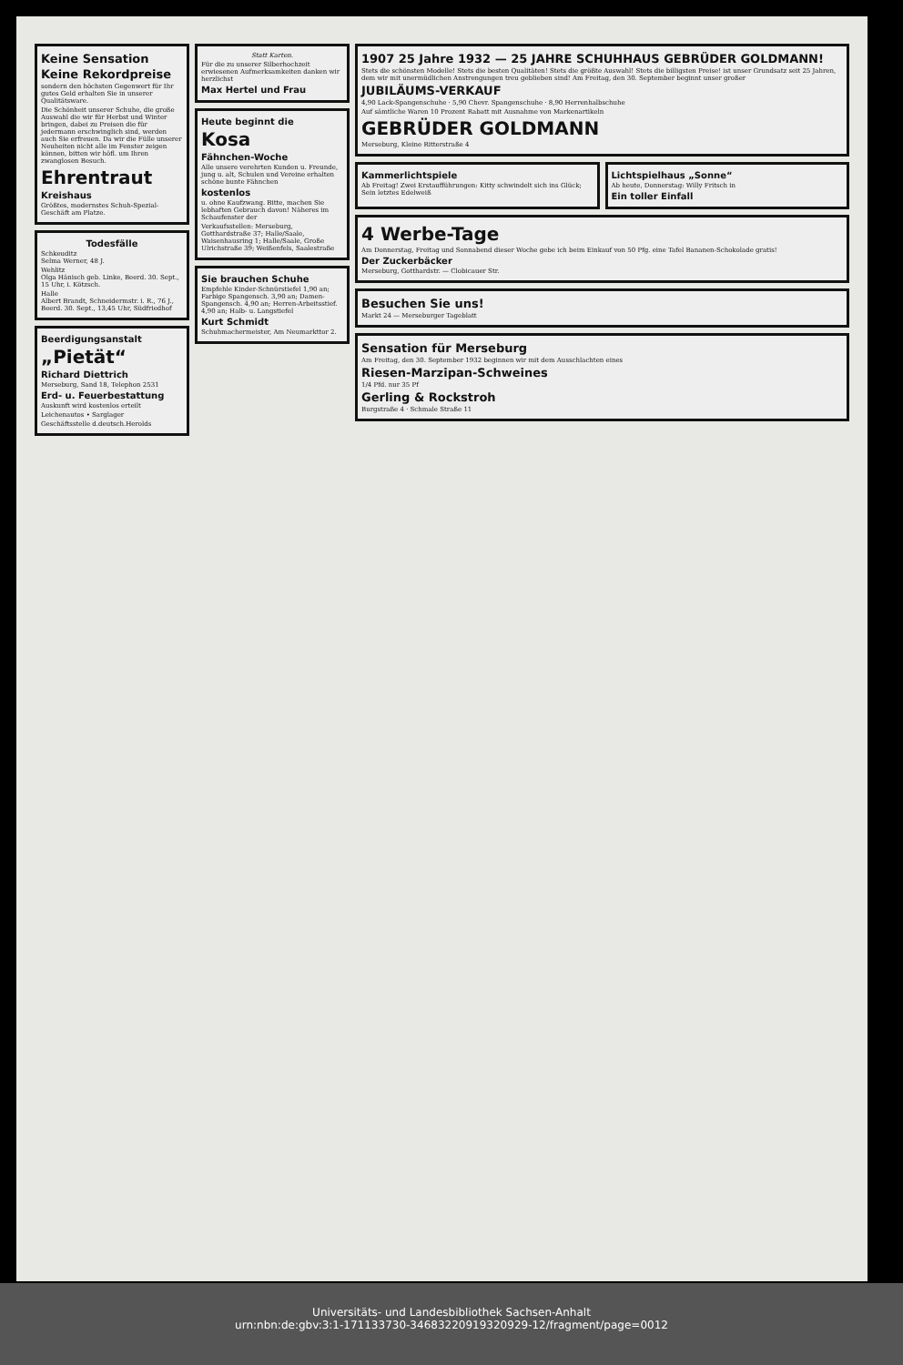Keine Sensation
Keine Rekordpreise
sondern den höchsten Gegenwert für Ihr gutes Geld erhalten Sie in unserer Qualitätsware.
Die Schönheit unserer Schuhe, die große Auswahl die wir für Herbst und Winter bringen, dabei zu Preisen die für jedermann erschwinglich sind, werden auch Sie erfreuen. Da wir die Fülle unserer Neuheiten nicht alle im Fenster zeigen können, bitten wir höfl. um Ihren zwanglosen Besuch.
Ehrentraut
Kreishaus
Größtes, modernstes Schuh-Spezial-Geschäft am Platze.
Todesfälle
Schkeuditz
Selma Werner, 48 J.
Wehlitz
Olga Hänisch geb. Linke, Beerd. 30. Sept., 15 Uhr, i. Kötzsch.
Halle
Albert Brandt, Schneidermstr. i. R., 76 J., Beerd. 30. Sept., 13,45 Uhr, Südfriedhof
Beerdigungsanstalt
„Pietät“
Richard Diettrich
Merseburg, Sand 18, Telephon 2531
Erd- u. Feuerbestattung
Auskunft wird kostenlos erteilt
Leichenautos • Sarglager
Geschäftsstelle d.deutsch.Herolds
Statt Karten.
Für die zu unserer Silberhochzeit erwiesenen Aufmerksamkeiten danken wir herzlichst
Max Hertel und Frau
Heute beginnt die
Kosa
Fähnchen-Woche
Alle unsere verehrten Kunden u. Freunde, jung u. alt, Schulen und Vereine erhalten schöne bunte Fähnchen
kostenlos
u. ohne Kaufzwang. Bitte, machen Sie lebhaften Gebrauch davon! Näheres im Schaufenster der
Verkaufsstellen: Merseburg, Gotthardstraße 37; Halle/Saale, Waisenhausring 1; Halle/Saale, Große Ulrichstraße 39; Weißenfels, Saalestraße
Sie brauchen Schuhe
Empfehle Kinder-Schnürstiefel 1,90 an; Farbige Spangensch. 3,90 an; Damen-Spangensch. 4,90 an; Herren-Arbeitsstief. 4,90 an; Halb- u. Langstiefel
Kurt Schmidt
Schuhmachermeister, Am Neumarkttor 2.
1907 25 Jahre 1932 — 25 JAHRE SCHUHHAUS GEBRÜDER GOLDMANN!
Stets die schönsten Modelle! Stets die besten Qualitäten! Stets die größte Auswahl! Stets die billigsten Preise! ist unser Grundsatz seit 25 Jahren, dem wir mit unermüdlichen Anstrengungen treu geblieben sind! Am Freitag, den 30. September beginnt unser großer
JUBILÄUMS-VERKAUF
4,90 Lack-Spangenschuhe · 5,90 Chevr. Spangenschuhe · 8,90 Herrenhalbschuhe
Auf sämtliche Waren 10 Prozent Rabatt mit Ausnahme von Markenartikeln
GEBRÜDER GOLDMANN
Merseburg, Kleine Ritterstraße 4
Kammerlichtspiele
Ab Freitag! Zwei Erstaufführungen: Kitty schwindelt sich ins Glück; Sein letztes Edelweiß
Lichtspielhaus „Sonne“
Ab heute, Donnerstag: Willy Fritsch in
Ein toller Einfall
4 Werbe-Tage
Am Donnerstag, Freitag und Sonnabend dieser Woche gebe ich beim Einkauf von 50 Pfg. eine Tafel Bananen-Schokolade gratis!
Der Zuckerbäcker
Merseburg, Gotthardstr. — Clobicauer Str.
Besuchen Sie uns!
Markt 24 — Merseburger Tageblatt
Sensation für Merseburg
Am Freitag, den 30. September 1932 beginnen wir mit dem Ausschlachten eines
Riesen-Marzipan-Schweines
1/4 Pfd. nur 35 Pf
Gerling & Rockstroh
Burgstraße 4 · Schmale Straße 11
Universitäts- und Landesbibliothek Sachsen-Anhalt
urn:nbn:de:gbv:3:1-171133730-34683220919320929-12/fragment/page=0012